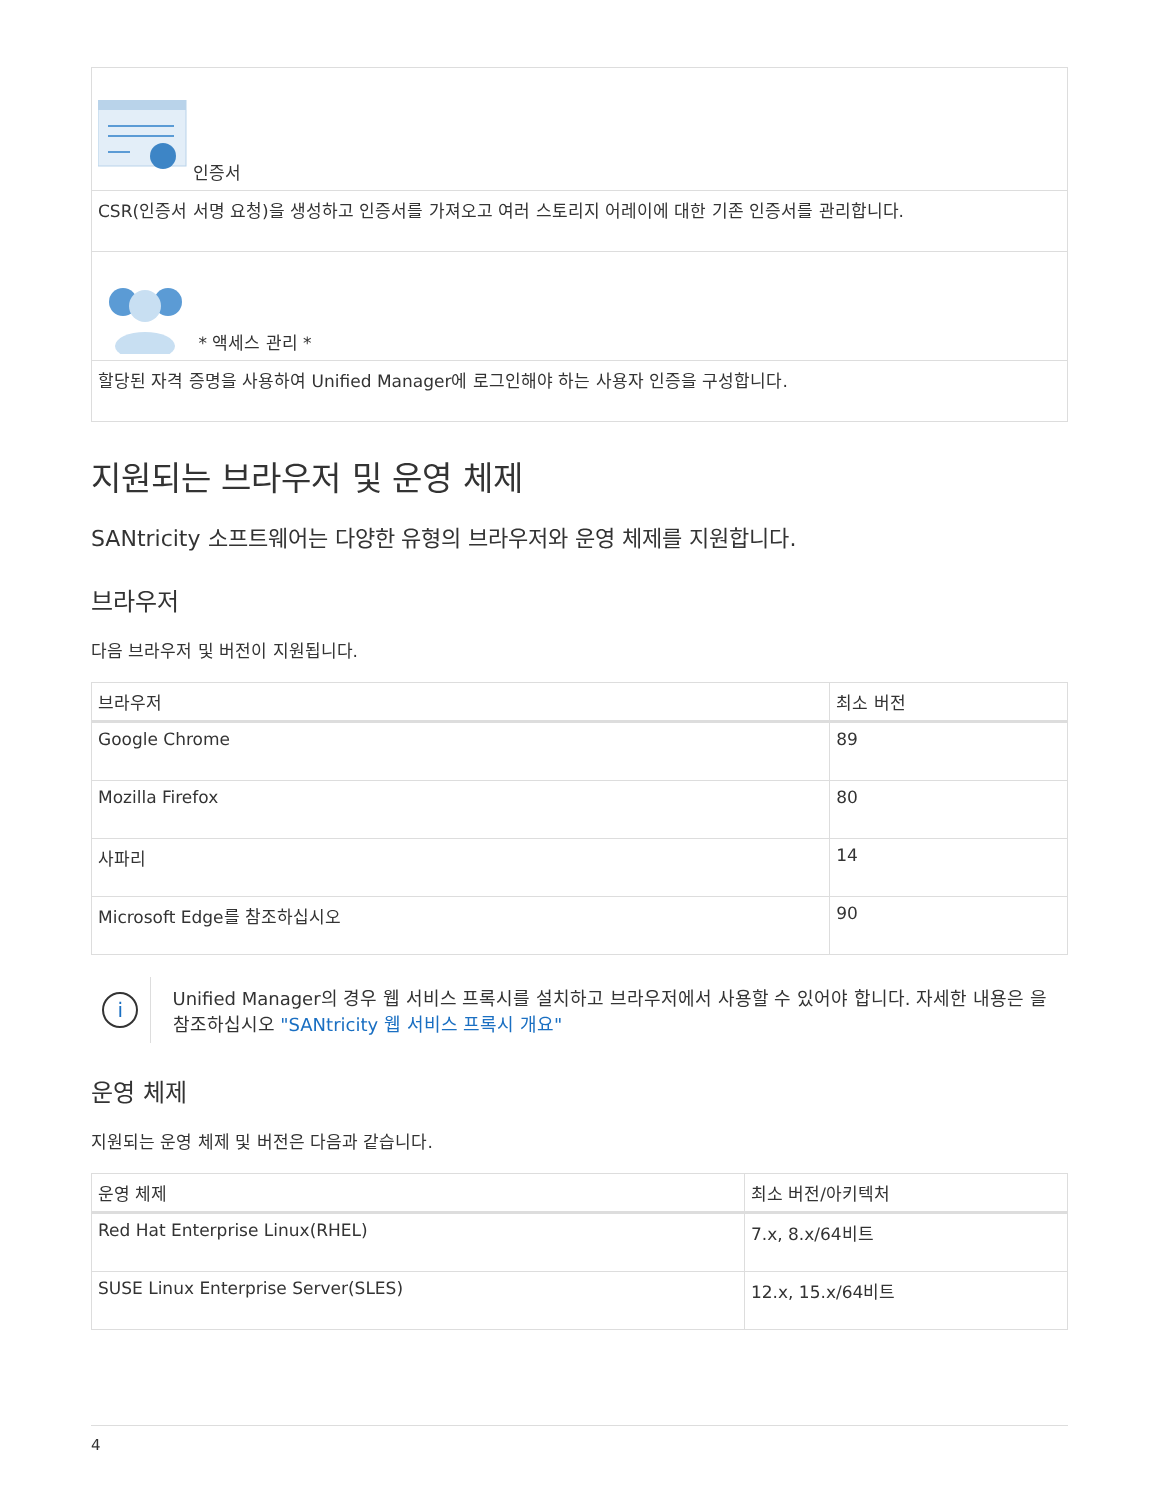| 인증서 |
| CSR(인증서 서명 요청)을 생성하고 인증서를 가져오고 여러 스토리지 어레이에 대한 기존 인증서를 관리합니다. |
| * 액세스 관리 * |
| 할당된 자격 증명을 사용하여 Unified Manager에 로그인해야 하는 사용자 인증을 구성합니다. |
지원되는 브라우저 및 운영 체제
SANtricity 소프트웨어는 다양한 유형의 브라우저와 운영 체제를 지원합니다.
브라우저
다음 브라우저 및 버전이 지원됩니다.
| 브라우저 | 최소 버전 |
| --- | --- |
| Google Chrome | 89 |
| Mozilla Firefox | 80 |
| 사파리 | 14 |
| Microsoft Edge를 참조하십시오 | 90 |
i
Unified Manager의 경우 웹 서비스 프록시를 설치하고 브라우저에서 사용할 수 있어야 합니다. 자세한 내용은 을 참조하십시오 "SANtricity 웹 서비스 프록시 개요"
운영 체제
지원되는 운영 체제 및 버전은 다음과 같습니다.
| 운영 체제 | 최소 버전/아키텍처 |
| --- | --- |
| Red Hat Enterprise Linux(RHEL) | 7.x, 8.x/64비트 |
| SUSE Linux Enterprise Server(SLES) | 12.x, 15.x/64비트 |
4